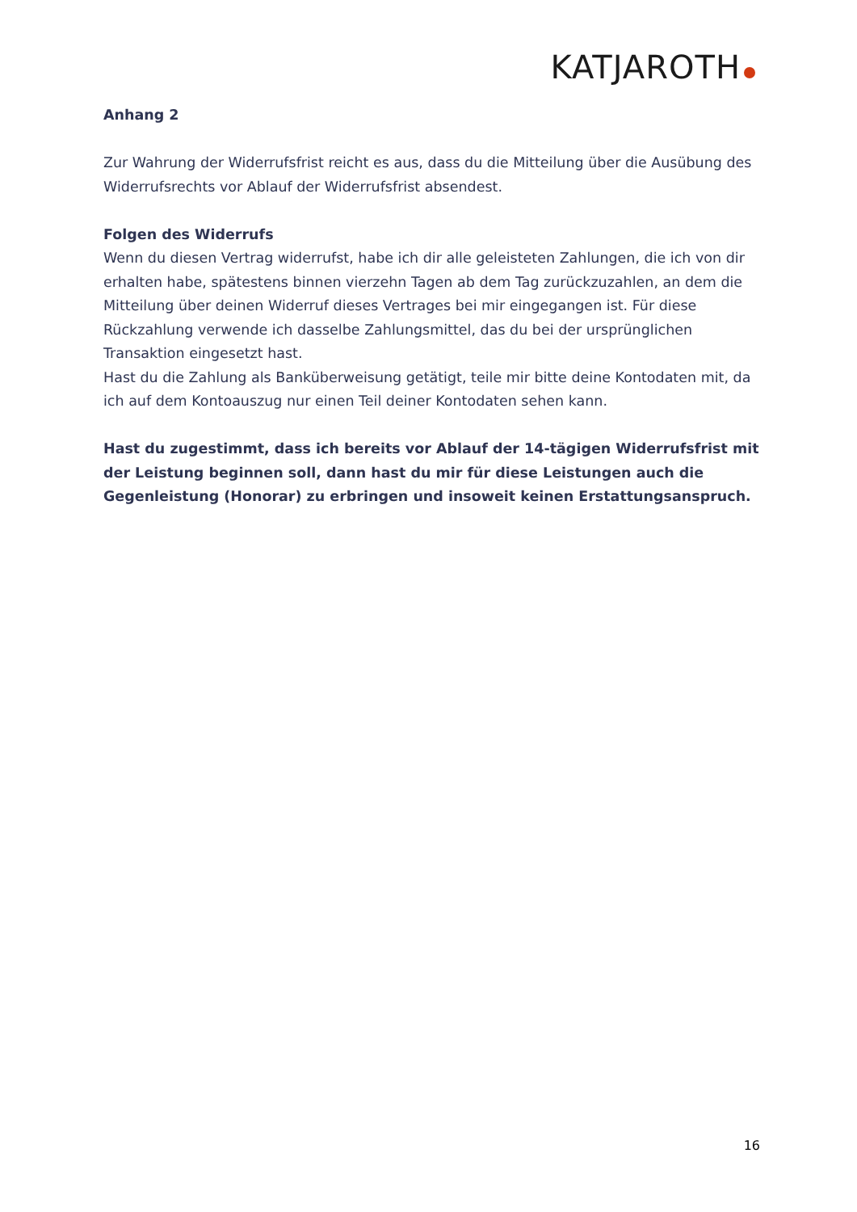KATJAROTH
Anhang 2
Zur Wahrung der Widerrufsfrist reicht es aus, dass du die Mitteilung über die Ausübung des Widerrufsrechts vor Ablauf der Widerrufsfrist absendest.
Folgen des Widerrufs
Wenn du diesen Vertrag widerrufst, habe ich dir alle geleisteten Zahlungen, die ich von dir erhalten habe, spätestens binnen vierzehn Tagen ab dem Tag zurückzuzahlen, an dem die Mitteilung über deinen Widerruf dieses Vertrages bei mir eingegangen ist. Für diese Rückzahlung verwende ich dasselbe Zahlungsmittel, das du bei der ursprünglichen Transaktion eingesetzt hast.
Hast du die Zahlung als Banküberweisung getätigt, teile mir bitte deine Kontodaten mit, da ich auf dem Kontoauszug nur einen Teil deiner Kontodaten sehen kann.
Hast du zugestimmt, dass ich bereits vor Ablauf der 14-tägigen Widerrufsfrist mit der Leistung beginnen soll, dann hast du mir für diese Leistungen auch die Gegenleistung (Honorar) zu erbringen und insoweit keinen Erstattungsanspruch.
16